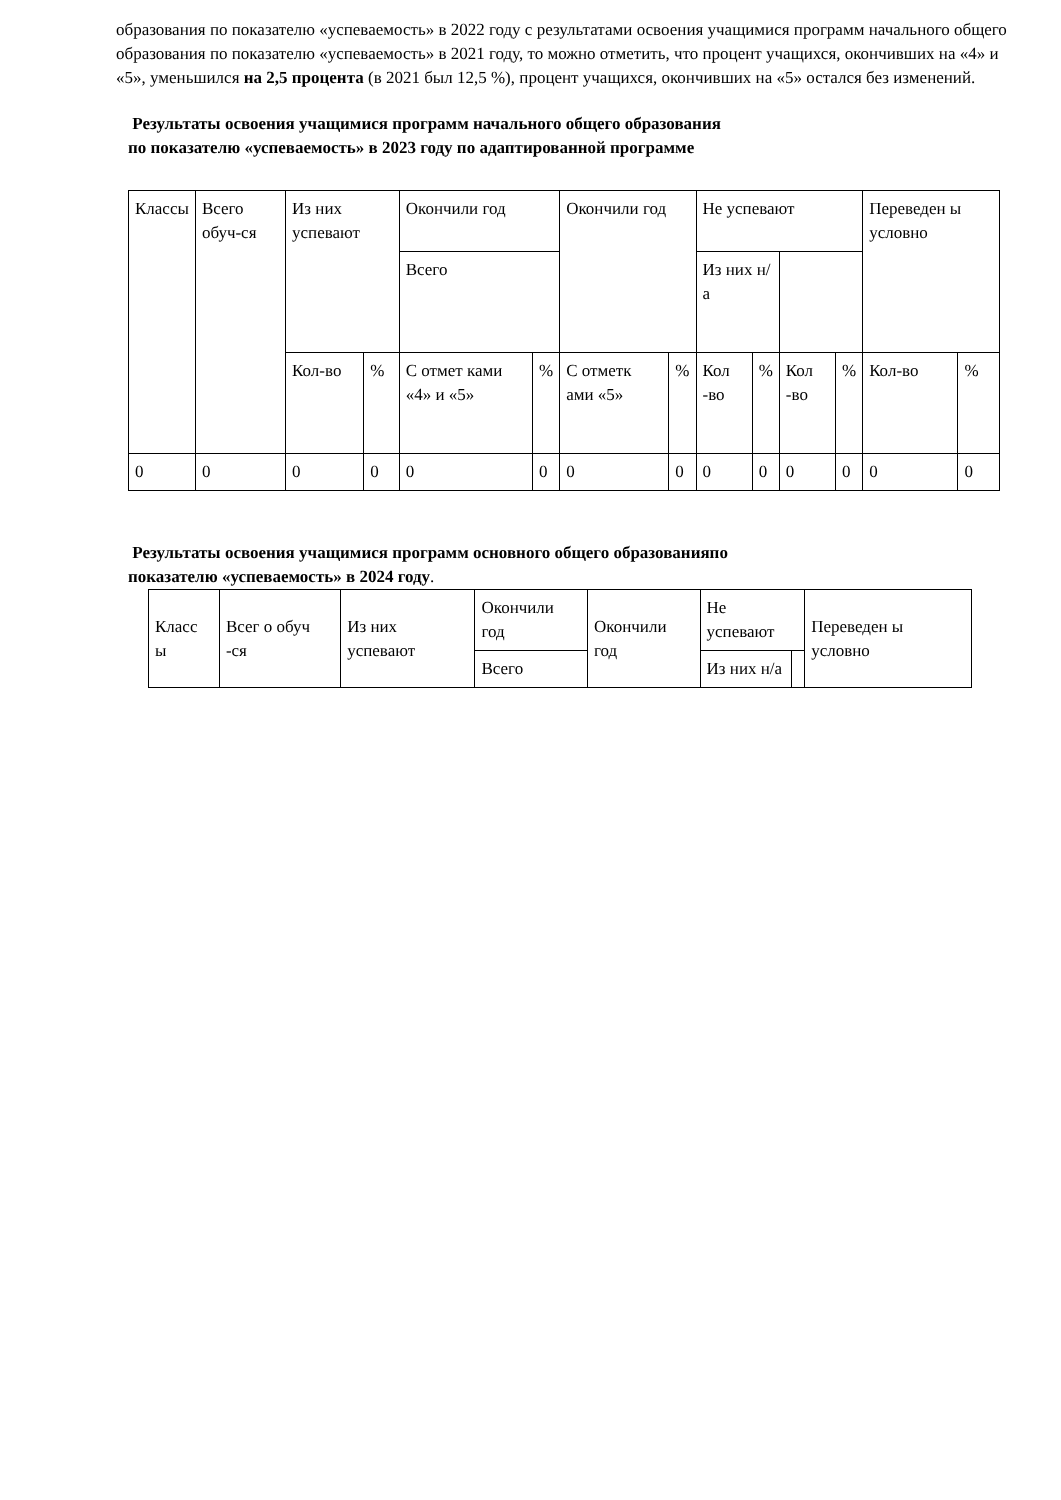образования по показателю «успеваемость» в 2022 году с результатами освоения учащимися программ начального общего образования по показателю «успеваемость» в 2021 году, то можно отметить, что процент учащихся, окончивших на «4» и «5», уменьшился на 2,5 процента (в 2021 был 12,5 %), процент учащихся, окончивших на «5» остался без изменений.
Результаты освоения учащимися программ начального общего образования
по показателю «успеваемость» в 2023 году по адаптированной программе
| Классы | Всего обуч-ся | Из них успевают | | Окончили год | | Окончили год | | Не успевают | | | | Переведен ы условно | |
| | | | | Всего | | | | Из них н/а | | | | | |
| | | Кол-во | % | С отмет ками «4» и «5» | % | С отметк ами «5» | % | Кол -во | % | Кол -во | % | Кол-во | % |
| 0 | 0 | 0 | 0 | 0 | 0 | 0 | 0 | 0 | 0 | 0 | 0 | 0 | 0 |
Результаты освоения учащимися программ основного общего образованияпо
показателю «успеваемость» в 2024 году.
| Класс ы | Всег о обуч -ся | Из них успевают | Окончили год | Окончили год | Не успевают | | Переведен ы условно |
| | | | Всего | | Из них н/а | | |